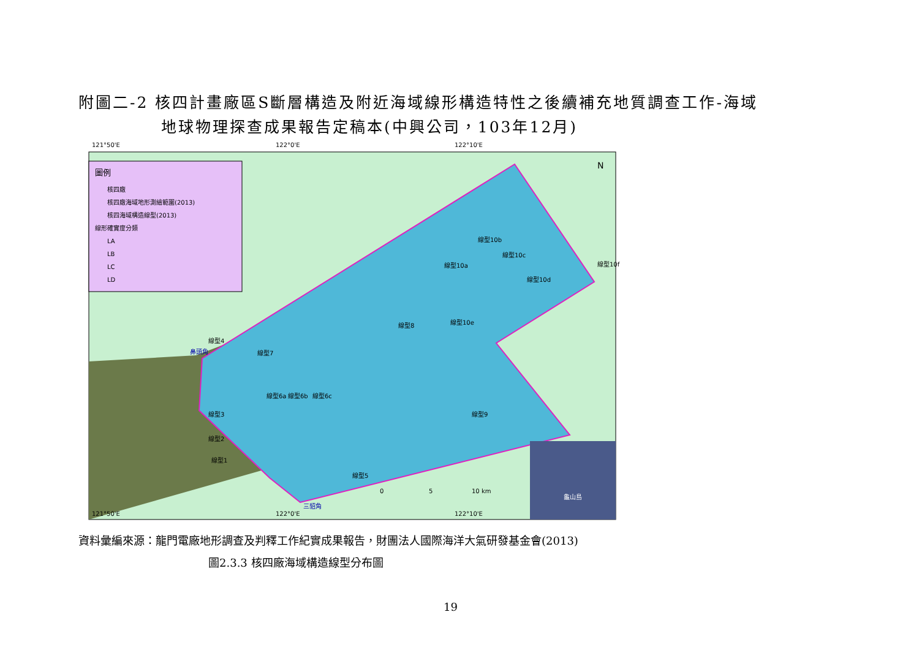附圖二-2 核四計畫廠區S斷層構造及附近海域線形構造特性之後續補充地質調查工作-海域
地球物理探查成果報告定稿本(中興公司，103年12月)
121°50'E
122°0'E
122°10'E
圖例
核四廠
核四廠海域地形測繪範圍(2013)
核四海域構造線型(2013)
線形確實度分類
LA
LB
LC
LD
N
鼻頭角
三貂角
線型8
線型10b
線型10a
線型10c
線型10d
線型10f
線型10e
線型4
線型7
線型6c
線型6b
線型6a
線型3
線型2
線型1
線型5
線型9
0
5
10 km
龜山島
121°50'E
122°0'E
122°10'E
資料彙編來源：龍門電廠地形調查及判釋工作紀實成果報告，財團法人國際海洋大氣研發基金會(2013)
圖2.3.3 核四廠海域構造線型分布圖
19